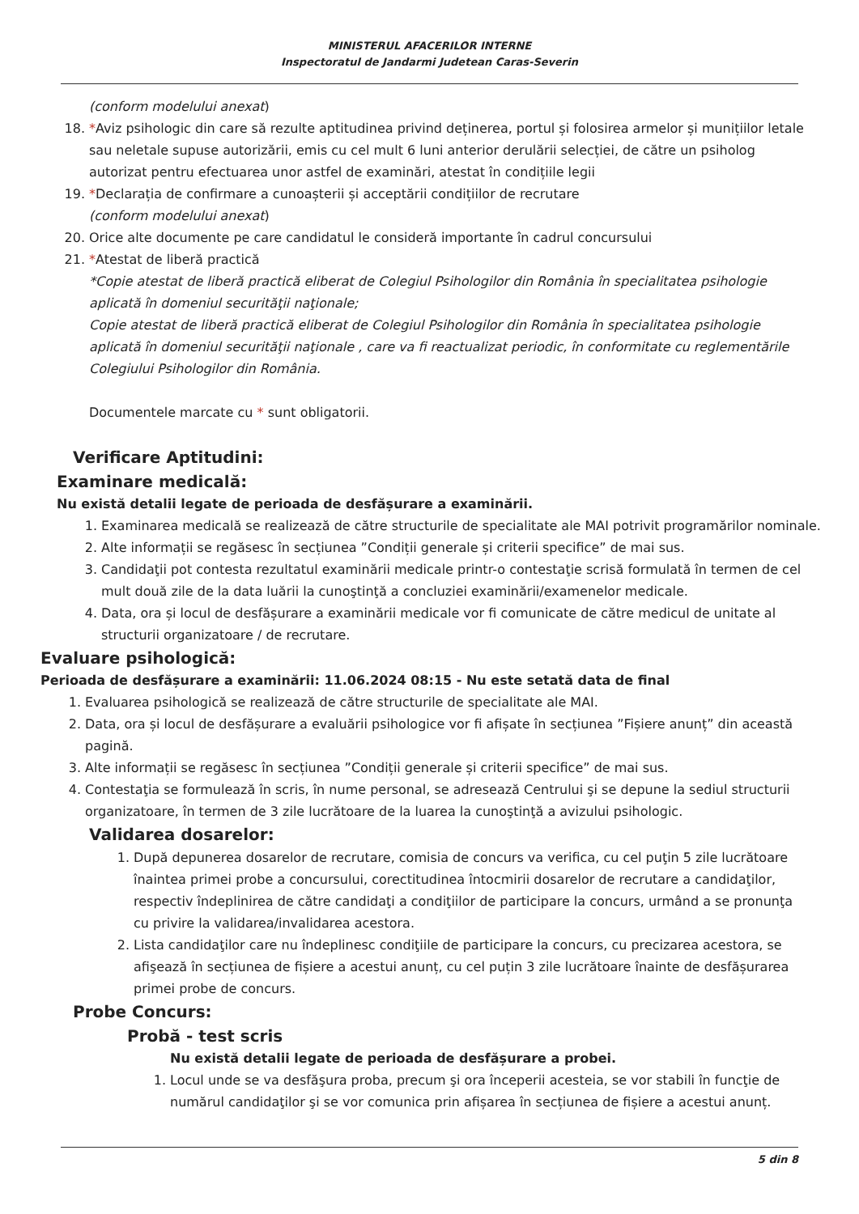MINISTERUL AFACERILOR INTERNE
Inspectoratul de Jandarmi Judetean Caras-Severin
(conform modelului anexat)
18. *Aviz psihologic din care să rezulte aptitudinea privind deținerea, portul și folosirea armelor și munițiilor letale sau neletale supuse autorizării, emis cu cel mult 6 luni anterior derulării selecției, de către un psiholog autorizat pentru efectuarea unor astfel de examinări, atestat în condițiile legii
19. *Declarația de confirmare a cunoașterii și acceptării condițiilor de recrutare
(conform modelului anexat)
20. Orice alte documente pe care candidatul le consideră importante în cadrul concursului
21. *Atestat de liberă practică
*Copie atestat de liberă practică eliberat de Colegiul Psihologilor din România în specialitatea psihologie aplicată în domeniul securităţii naţionale;
Copie atestat de liberă practică eliberat de Colegiul Psihologilor din România în specialitatea psihologie aplicată în domeniul securităţii naţionale , care va fi reactualizat periodic, în conformitate cu reglementările Colegiului Psihologilor din România.
Documentele marcate cu * sunt obligatorii.
Verificare Aptitudini:
Examinare medicală:
Nu există detalii legate de perioada de desfășurare a examinării.
1. Examinarea medicală se realizează de către structurile de specialitate ale MAI potrivit programărilor nominale.
2. Alte informații se regăsesc în secțiunea ”Condiții generale și criterii specifice” de mai sus.
3. Candidaţii pot contesta rezultatul examinării medicale printr-o contestaţie scrisă formulată în termen de cel mult două zile de la data luării la cunoştinţă a concluziei examinării/examenelor medicale.
4. Data, ora și locul de desfășurare a examinării medicale vor fi comunicate de către medicul de unitate al structurii organizatoare / de recrutare.
Evaluare psihologică:
Perioada de desfășurare a examinării: 11.06.2024 08:15 - Nu este setată data de final
1. Evaluarea psihologică se realizează de către structurile de specialitate ale MAI.
2. Data, ora și locul de desfășurare a evaluării psihologice vor fi afișate în secțiunea ”Fișiere anunț” din această pagină.
3. Alte informații se regăsesc în secțiunea ”Condiții generale și criterii specifice” de mai sus.
4. Contestaţia se formulează în scris, în nume personal, se adresează Centrului şi se depune la sediul structurii organizatoare, în termen de 3 zile lucrătoare de la luarea la cunoştinţă a avizului psihologic.
Validarea dosarelor:
1. După depunerea dosarelor de recrutare, comisia de concurs va verifica, cu cel puţin 5 zile lucrătoare înaintea primei probe a concursului, corectitudinea întocmirii dosarelor de recrutare a candidaţilor, respectiv îndeplinirea de către candidaţi a condiţiilor de participare la concurs, urmând a se pronunţa cu privire la validarea/invalidarea acestora.
2. Lista candidaţilor care nu îndeplinesc condiţiile de participare la concurs, cu precizarea acestora, se afişează în secțiunea de fișiere a acestui anunț, cu cel puțin 3 zile lucrătoare înainte de desfășurarea primei probe de concurs.
Probe Concurs:
Probă - test scris
Nu există detalii legate de perioada de desfășurare a probei.
1. Locul unde se va desfăşura proba, precum şi ora începerii acesteia, se vor stabili în funcţie de numărul candidaţilor şi se vor comunica prin afișarea în secțiunea de fișiere a acestui anunț.
5 din 8